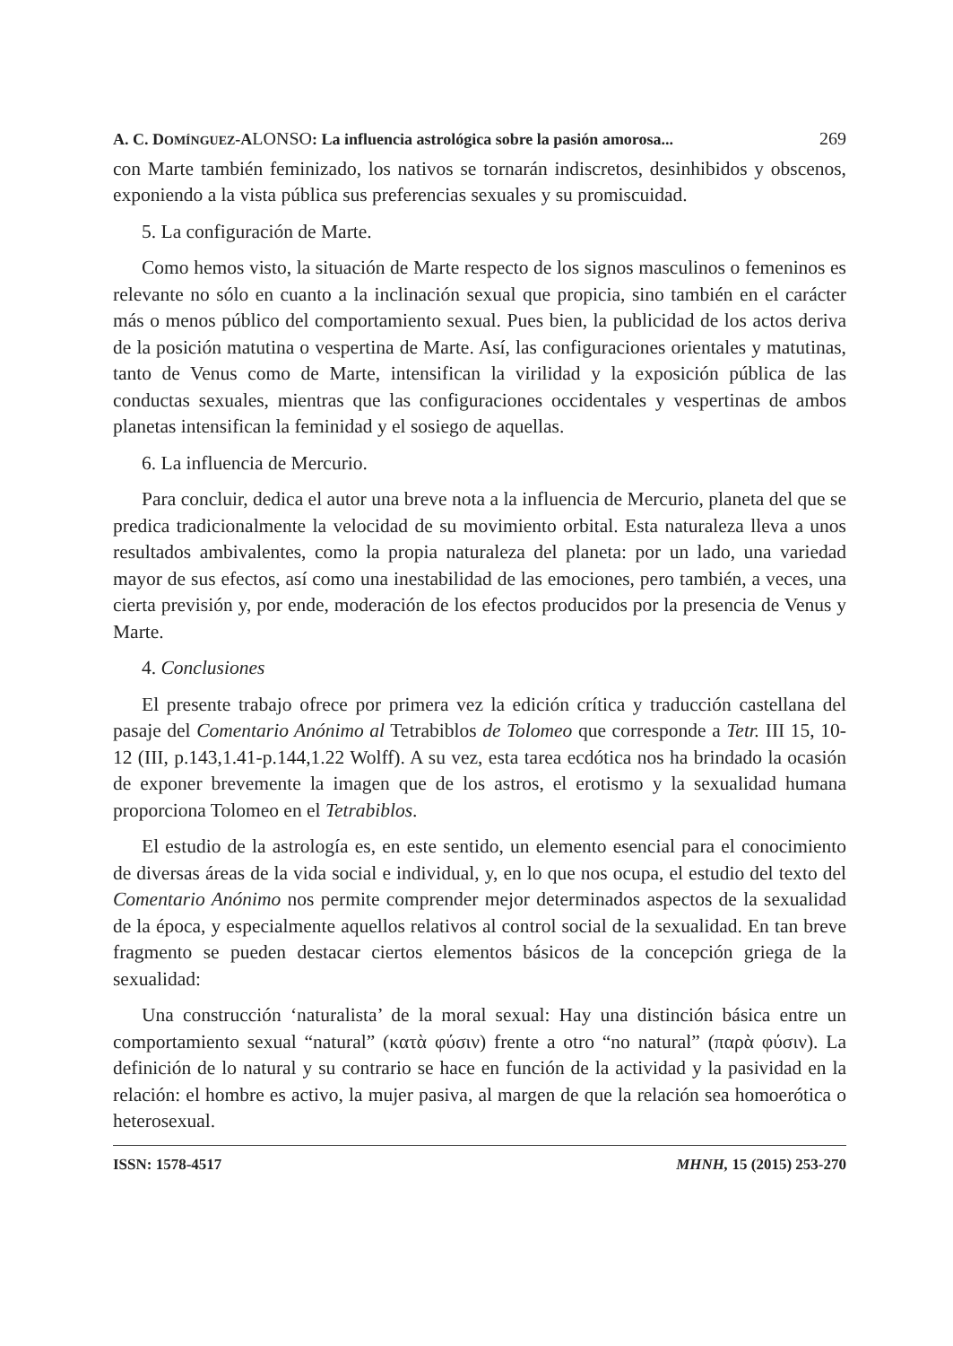A. C. DOMÍNGUEZ-ALONSO: La influencia astrológica sobre la pasión amorosa... 269
con Marte también feminizado, los nativos se tornarán indiscretos, desinhibidos y obscenos, exponiendo a la vista pública sus preferencias sexuales y su promiscuidad.
5. La configuración de Marte.
Como hemos visto, la situación de Marte respecto de los signos masculinos o femeninos es relevante no sólo en cuanto a la inclinación sexual que propicia, sino también en el carácter más o menos público del comportamiento sexual. Pues bien, la publicidad de los actos deriva de la posición matutina o vespertina de Marte. Así, las configuraciones orientales y matutinas, tanto de Venus como de Marte, intensifican la virilidad y la exposición pública de las conductas sexuales, mientras que las configuraciones occidentales y vespertinas de ambos planetas intensifican la feminidad y el sosiego de aquellas.
6. La influencia de Mercurio.
Para concluir, dedica el autor una breve nota a la influencia de Mercurio, planeta del que se predica tradicionalmente la velocidad de su movimiento orbital. Esta naturaleza lleva a unos resultados ambivalentes, como la propia naturaleza del planeta: por un lado, una variedad mayor de sus efectos, así como una inestabilidad de las emociones, pero también, a veces, una cierta previsión y, por ende, moderación de los efectos producidos por la presencia de Venus y Marte.
4. Conclusiones
El presente trabajo ofrece por primera vez la edición crítica y traducción castellana del pasaje del Comentario Anónimo al Tetrabiblos de Tolomeo que corresponde a Tetr. III 15, 10-12 (III, p.143,1.41-p.144,1.22 Wolff). A su vez, esta tarea ecdótica nos ha brindado la ocasión de exponer brevemente la imagen que de los astros, el erotismo y la sexualidad humana proporciona Tolomeo en el Tetrabiblos.
El estudio de la astrología es, en este sentido, un elemento esencial para el conocimiento de diversas áreas de la vida social e individual, y, en lo que nos ocupa, el estudio del texto del Comentario Anónimo nos permite comprender mejor determinados aspectos de la sexualidad de la época, y especialmente aquellos relativos al control social de la sexualidad. En tan breve fragmento se pueden destacar ciertos elementos básicos de la concepción griega de la sexualidad:
Una construcción ‘naturalista’ de la moral sexual: Hay una distinción básica entre un comportamiento sexual “natural” (κατὰ φύσιν) frente a otro “no natural” (παρὰ φύσιν). La definición de lo natural y su contrario se hace en función de la actividad y la pasividad en la relación: el hombre es activo, la mujer pasiva, al margen de que la relación sea homoerótica o heterosexual.
ISSN: 1578-4517 MHNH, 15 (2015) 253-270